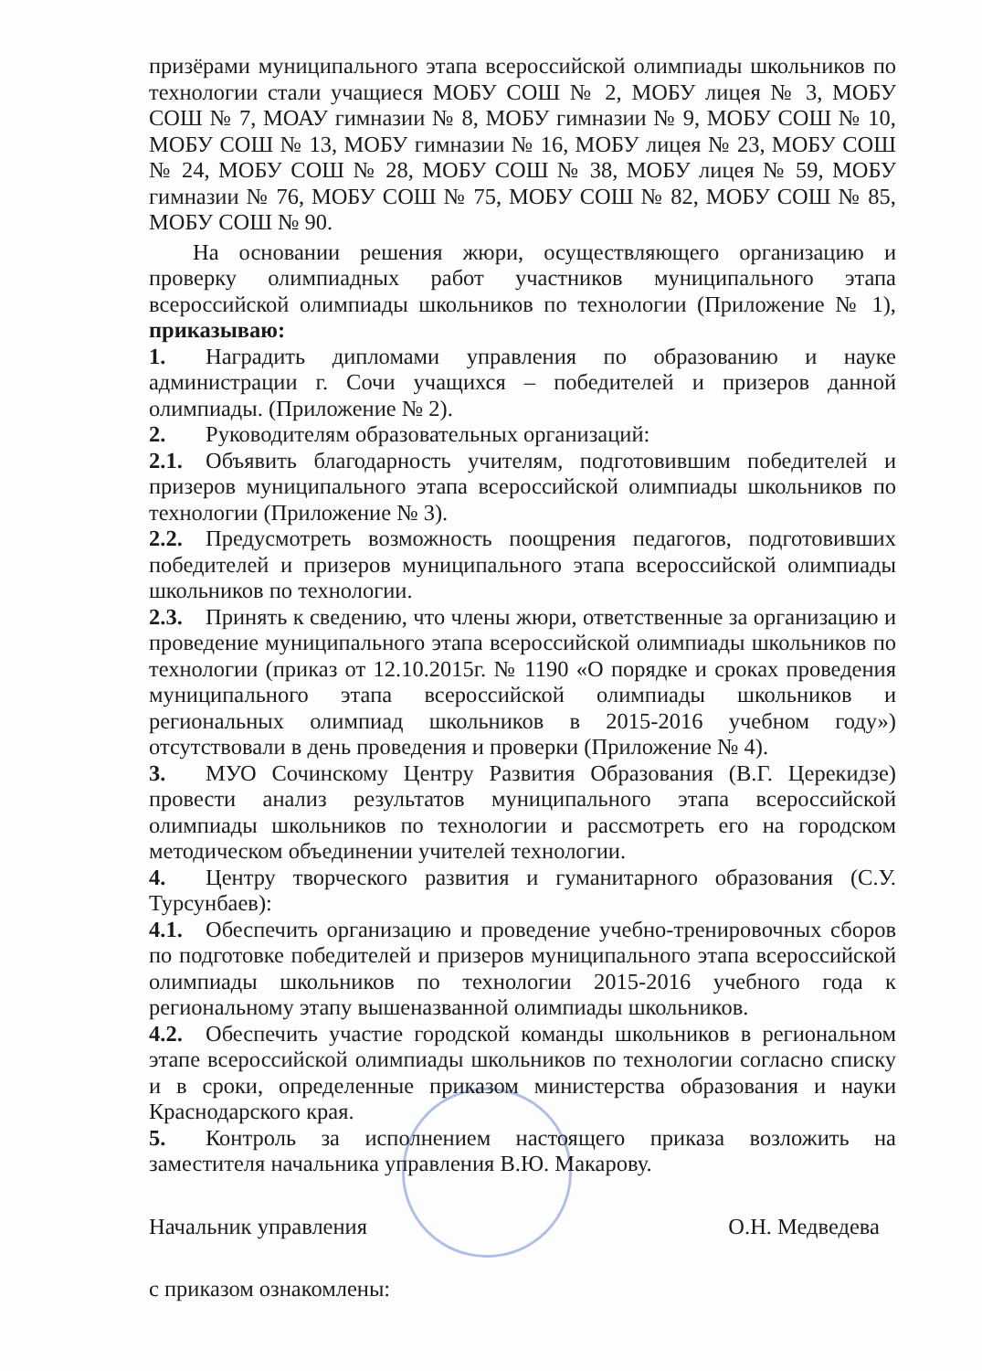призёрами муниципального этапа всероссийской олимпиады школьников по технологии стали учащиеся МОБУ СОШ № 2, МОБУ лицея № 3, МОБУ СОШ № 7, МОАУ гимназии № 8, МОБУ гимназии № 9, МОБУ СОШ № 10, МОБУ СОШ № 13, МОБУ гимназии № 16, МОБУ лицея № 23, МОБУ СОШ № 24, МОБУ СОШ № 28, МОБУ СОШ № 38, МОБУ лицея № 59, МОБУ гимназии № 76, МОБУ СОШ № 75, МОБУ СОШ № 82, МОБУ СОШ № 85, МОБУ СОШ № 90.
На основании решения жюри, осуществляющего организацию и проверку олимпиадных работ участников муниципального этапа всероссийской олимпиады школьников по технологии (Приложение № 1), приказываю:
1. Наградить дипломами управления по образованию и науке администрации г. Сочи учащихся – победителей и призеров данной олимпиады. (Приложение № 2).
2. Руководителям образовательных организаций:
2.1. Объявить благодарность учителям, подготовившим победителей и призеров муниципального этапа всероссийской олимпиады школьников по технологии (Приложение № 3).
2.2. Предусмотреть возможность поощрения педагогов, подготовивших победителей и призеров муниципального этапа всероссийской олимпиады школьников по технологии.
2.3. Принять к сведению, что члены жюри, ответственные за организацию и проведение муниципального этапа всероссийской олимпиады школьников по технологии (приказ от 12.10.2015г. № 1190 «О порядке и сроках проведения муниципального этапа всероссийской олимпиады школьников и региональных олимпиад школьников в 2015-2016 учебном году») отсутствовали в день проведения и проверки (Приложение № 4).
3. МУО Сочинскому Центру Развития Образования (В.Г. Церекидзе) провести анализ результатов муниципального этапа всероссийской олимпиады школьников по технологии и рассмотреть его на городском методическом объединении учителей технологии.
4. Центру творческого развития и гуманитарного образования (С.У. Турсунбаев):
4.1. Обеспечить организацию и проведение учебно-тренировочных сборов по подготовке победителей и призеров муниципального этапа всероссийской олимпиады школьников по технологии 2015-2016 учебного года к региональному этапу вышеназванной олимпиады школьников.
4.2. Обеспечить участие городской команды школьников в региональном этапе всероссийской олимпиады школьников по технологии согласно списку и в сроки, определенные приказом министерства образования и науки Краснодарского края.
5. Контроль за исполнением настоящего приказа возложить на заместителя начальника управления В.Ю. Макарову.
Начальник управления О.Н. Медведева
с приказом ознакомлены: